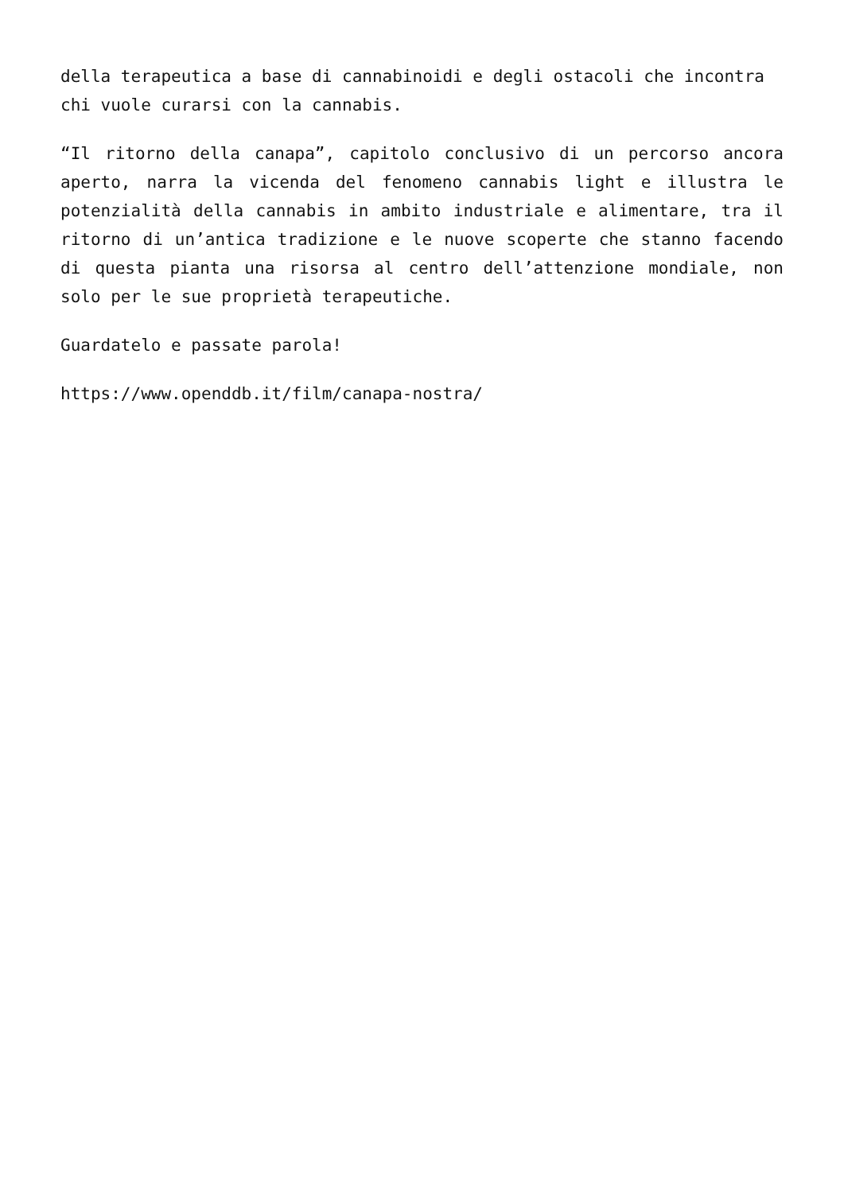della terapeutica a base di cannabinoidi e degli ostacoli che incontra
chi vuole curarsi con la cannabis.
“Il ritorno della canapa”, capitolo conclusivo di un percorso ancora aperto, narra la vicenda del fenomeno cannabis light e illustra le potenzialità della cannabis in ambito industriale e alimentare, tra il ritorno di un’antica tradizione e le nuove scoperte che stanno facendo di questa pianta una risorsa al centro dell’attenzione mondiale, non solo per le sue proprietà terapeutiche.
Guardatelo e passate parola!
https://www.openddb.it/film/canapa-nostra/